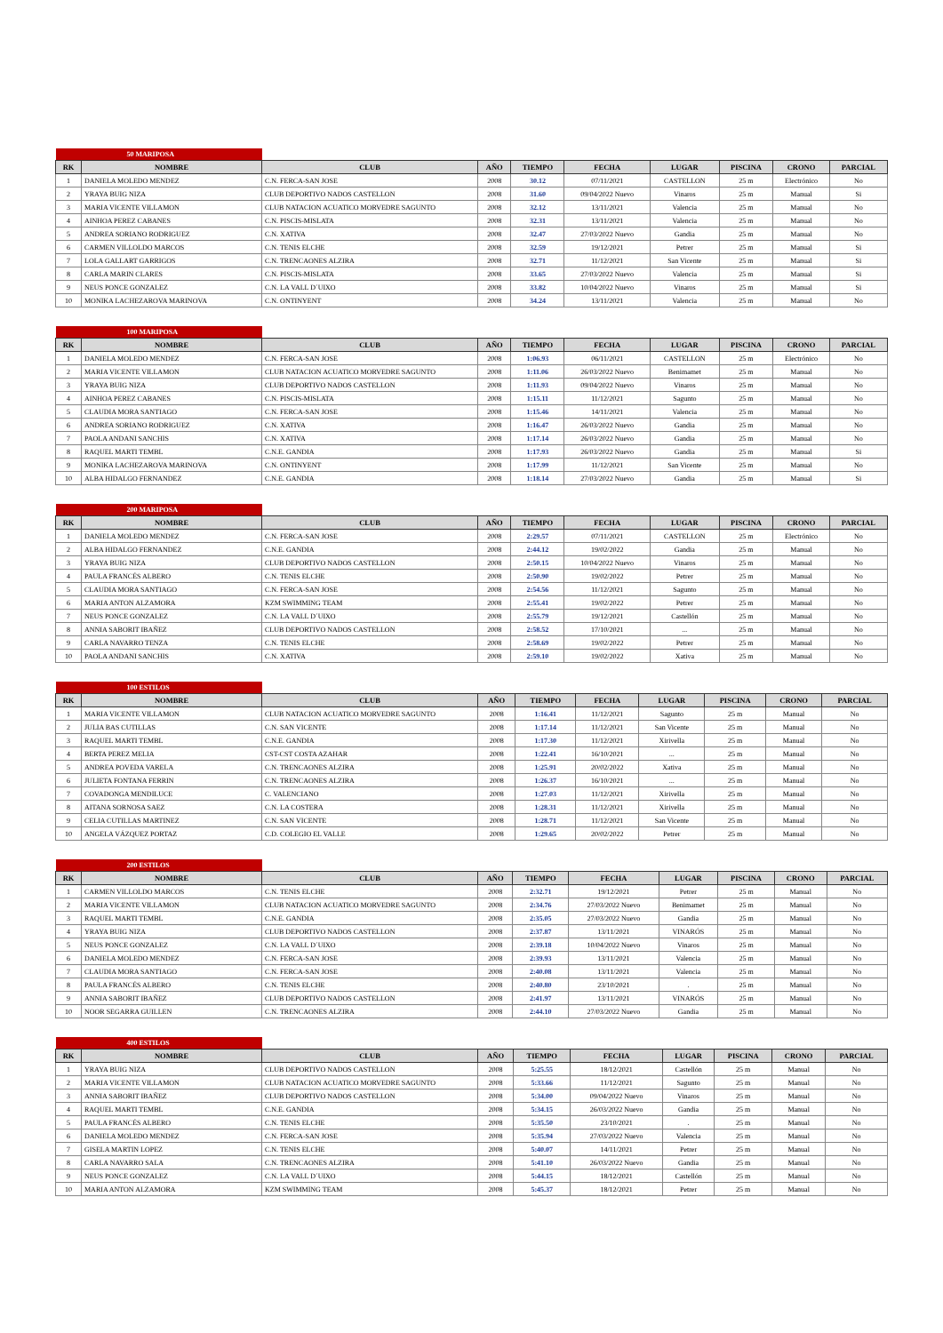| 50 MARIPOSA | | | | | | | | | |
| RK | NOMBRE | CLUB | AÑO | TIEMPO | FECHA | LUGAR | PISCINA | CRONO | PARCIAL |
| 1 | DANIELA MOLEDO MENDEZ | C.N. FERCA-SAN JOSE | 2008 | 30.12 | 07/11/2021 | CASTELLON | 25 m | Electrónico | No |
| 2 | YRAYA BUIG NIZA | CLUB DEPORTIVO NADOS CASTELLON | 2008 | 31.60 | 09/04/2022 Nuevo | Vinaros | 25 m | Manual | Si |
| 3 | MARIA VICENTE VILLAMON | CLUB NATACION ACUATICO MORVEDRE SAGUNTO | 2008 | 32.12 | 13/11/2021 | Valencia | 25 m | Manual | No |
| 4 | AINHOA PEREZ CABANES | C.N. PISCIS-MISLATA | 2008 | 32.31 | 13/11/2021 | Valencia | 25 m | Manual | No |
| 5 | ANDREA SORIANO RODRIGUEZ | C.N. XATIVA | 2008 | 32.47 | 27/03/2022 Nuevo | Gandia | 25 m | Manual | No |
| 6 | CARMEN VILLOLDO MARCOS | C.N. TENIS ELCHE | 2008 | 32.59 | 19/12/2021 | Petrer | 25 m | Manual | Si |
| 7 | LOLA GALLART GARRIGOS | C.N. TRENCAONES ALZIRA | 2008 | 32.71 | 11/12/2021 | San Vicente | 25 m | Manual | Si |
| 8 | CARLA MARIN CLARES | C.N. PISCIS-MISLATA | 2008 | 33.65 | 27/03/2022 Nuevo | Valencia | 25 m | Manual | Si |
| 9 | NEUS PONCE GONZALEZ | C.N. LA VALL D´UIXO | 2008 | 33.82 | 10/04/2022 Nuevo | Vinaros | 25 m | Manual | Si |
| 10 | MONIKA LACHEZAROVA MARINOVA | C.N. ONTINYENT | 2008 | 34.24 | 13/11/2021 | Valencia | 25 m | Manual | No |
| 100 MARIPOSA | | | | | | | | | |
| RK | NOMBRE | CLUB | AÑO | TIEMPO | FECHA | LUGAR | PISCINA | CRONO | PARCIAL |
| 1 | DANIELA MOLEDO MENDEZ | C.N. FERCA-SAN JOSE | 2008 | 1:06.93 | 06/11/2021 | CASTELLON | 25 m | Electrónico | No |
| 2 | MARIA VICENTE VILLAMON | CLUB NATACION ACUATICO MORVEDRE SAGUNTO | 2008 | 1:11.06 | 26/03/2022 Nuevo | Benimamet | 25 m | Manual | No |
| 3 | YRAYA BUIG NIZA | CLUB DEPORTIVO NADOS CASTELLON | 2008 | 1:11.93 | 09/04/2022 Nuevo | Vinaros | 25 m | Manual | No |
| 4 | AINHOA PEREZ CABANES | C.N. PISCIS-MISLATA | 2008 | 1:15.11 | 11/12/2021 | Sagunto | 25 m | Manual | No |
| 5 | CLAUDIA MORA SANTIAGO | C.N. FERCA-SAN JOSE | 2008 | 1:15.46 | 14/11/2021 | Valencia | 25 m | Manual | No |
| 6 | ANDREA SORIANO RODRIGUEZ | C.N. XATIVA | 2008 | 1:16.47 | 26/03/2022 Nuevo | Gandia | 25 m | Manual | No |
| 7 | PAOLA ANDANI SANCHIS | C.N. XATIVA | 2008 | 1:17.14 | 26/03/2022 Nuevo | Gandia | 25 m | Manual | No |
| 8 | RAQUEL MARTI TEMBL | C.N.E. GANDIA | 2008 | 1:17.93 | 26/03/2022 Nuevo | Gandia | 25 m | Manual | Si |
| 9 | MONIKA LACHEZAROVA MARINOVA | C.N. ONTINYENT | 2008 | 1:17.99 | 11/12/2021 | San Vicente | 25 m | Manual | No |
| 10 | ALBA HIDALGO FERNANDEZ | C.N.E. GANDIA | 2008 | 1:18.14 | 27/03/2022 Nuevo | Gandia | 25 m | Manual | Si |
| 200 MARIPOSA | | | | | | | | | |
| RK | NOMBRE | CLUB | AÑO | TIEMPO | FECHA | LUGAR | PISCINA | CRONO | PARCIAL |
| 1 | DANIELA MOLEDO MENDEZ | C.N. FERCA-SAN JOSE | 2008 | 2:29.57 | 07/11/2021 | CASTELLON | 25 m | Electrónico | No |
| 2 | ALBA HIDALGO FERNANDEZ | C.N.E. GANDIA | 2008 | 2:44.12 | 19/02/2022 | Gandia | 25 m | Manual | No |
| 3 | YRAYA BUIG NIZA | CLUB DEPORTIVO NADOS CASTELLON | 2008 | 2:50.15 | 10/04/2022 Nuevo | Vinaros | 25 m | Manual | No |
| 4 | PAULA FRANCÉS ALBERO | C.N. TENIS ELCHE | 2008 | 2:50.90 | 19/02/2022 | Petrer | 25 m | Manual | No |
| 5 | CLAUDIA MORA SANTIAGO | C.N. FERCA-SAN JOSE | 2008 | 2:54.56 | 11/12/2021 | Sagunto | 25 m | Manual | No |
| 6 | MARIA ANTON ALZAMORA | KZM SWIMMING TEAM | 2008 | 2:55.41 | 19/02/2022 | Petrer | 25 m | Manual | No |
| 7 | NEUS PONCE GONZALEZ | C.N. LA VALL D´UIXO | 2008 | 2:55.79 | 19/12/2021 | Castellón | 25 m | Manual | No |
| 8 | ANNIA SABORIT IBAÑEZ | CLUB DEPORTIVO NADOS CASTELLON | 2008 | 2:58.52 | 17/10/2021 | ... | 25 m | Manual | No |
| 9 | CARLA NAVARRO TENZA | C.N. TENIS ELCHE | 2008 | 2:58.69 | 19/02/2022 | Petrer | 25 m | Manual | No |
| 10 | PAOLA ANDANI SANCHIS | C.N. XATIVA | 2008 | 2:59.10 | 19/02/2022 | Xativa | 25 m | Manual | No |
| 100 ESTILOS | | | | | | | | | |
| RK | NOMBRE | CLUB | AÑO | TIEMPO | FECHA | LUGAR | PISCINA | CRONO | PARCIAL |
| 1 | MARIA VICENTE VILLAMON | CLUB NATACION ACUATICO MORVEDRE SAGUNTO | 2008 | 1:16.41 | 11/12/2021 | Sagunto | 25 m | Manual | No |
| 2 | JULIA BAS CUTILLAS | C.N. SAN VICENTE | 2008 | 1:17.14 | 11/12/2021 | San Vicente | 25 m | Manual | No |
| 3 | RAQUEL MARTI TEMBL | C.N.E. GANDIA | 2008 | 1:17.30 | 11/12/2021 | Xirivella | 25 m | Manual | No |
| 4 | BERTA PEREZ MELIA | CST-CST COSTA AZAHAR | 2008 | 1:22.41 | 16/10/2021 | ... | 25 m | Manual | No |
| 5 | ANDREA POVEDA VARELA | C.N. TRENCAONES ALZIRA | 2008 | 1:25.91 | 20/02/2022 | Xativa | 25 m | Manual | No |
| 6 | JULIETA FONTANA FERRIN | C.N. TRENCAONES ALZIRA | 2008 | 1:26.37 | 16/10/2021 | ... | 25 m | Manual | No |
| 7 | COVADONGA MENDILUCE | C. VALENCIANO | 2008 | 1:27.03 | 11/12/2021 | Xirivella | 25 m | Manual | No |
| 8 | AITANA SORNOSA SAEZ | C.N. LA COSTERA | 2008 | 1:28.31 | 11/12/2021 | Xirivella | 25 m | Manual | No |
| 9 | CELIA CUTILLAS MARTINEZ | C.N. SAN VICENTE | 2008 | 1:28.71 | 11/12/2021 | San Vicente | 25 m | Manual | No |
| 10 | ANGELA VÁZQUEZ PORTAZ | C.D. COLEGIO EL VALLE | 2008 | 1:29.65 | 20/02/2022 | Petrer | 25 m | Manual | No |
| 200 ESTILOS | | | | | | | | | |
| RK | NOMBRE | CLUB | AÑO | TIEMPO | FECHA | LUGAR | PISCINA | CRONO | PARCIAL |
| 1 | CARMEN VILLOLDO MARCOS | C.N. TENIS ELCHE | 2008 | 2:32.71 | 19/12/2021 | Petrer | 25 m | Manual | No |
| 2 | MARIA VICENTE VILLAMON | CLUB NATACION ACUATICO MORVEDRE SAGUNTO | 2008 | 2:34.76 | 27/03/2022 Nuevo | Benimamet | 25 m | Manual | No |
| 3 | RAQUEL MARTI TEMBL | C.N.E. GANDIA | 2008 | 2:35.05 | 27/03/2022 Nuevo | Gandia | 25 m | Manual | No |
| 4 | YRAYA BUIG NIZA | CLUB DEPORTIVO NADOS CASTELLON | 2008 | 2:37.87 | 13/11/2021 | VINARÓS | 25 m | Manual | No |
| 5 | NEUS PONCE GONZALEZ | C.N. LA VALL D´UIXO | 2008 | 2:39.18 | 10/04/2022 Nuevo | Vinaros | 25 m | Manual | No |
| 6 | DANIELA MOLEDO MENDEZ | C.N. FERCA-SAN JOSE | 2008 | 2:39.93 | 13/11/2021 | Valencia | 25 m | Manual | No |
| 7 | CLAUDIA MORA SANTIAGO | C.N. FERCA-SAN JOSE | 2008 | 2:40.08 | 13/11/2021 | Valencia | 25 m | Manual | No |
| 8 | PAULA FRANCÉS ALBERO | C.N. TENIS ELCHE | 2008 | 2:40.80 | 23/10/2021 | . | 25 m | Manual | No |
| 9 | ANNIA SABORIT IBAÑEZ | CLUB DEPORTIVO NADOS CASTELLON | 2008 | 2:41.97 | 13/11/2021 | VINARÓS | 25 m | Manual | No |
| 10 | NOOR SEGARRA GUILLEN | C.N. TRENCAONES ALZIRA | 2008 | 2:44.10 | 27/03/2022 Nuevo | Gandia | 25 m | Manual | No |
| 400 ESTILOS | | | | | | | | | |
| RK | NOMBRE | CLUB | AÑO | TIEMPO | FECHA | LUGAR | PISCINA | CRONO | PARCIAL |
| 1 | YRAYA BUIG NIZA | CLUB DEPORTIVO NADOS CASTELLON | 2008 | 5:25.55 | 18/12/2021 | Castellón | 25 m | Manual | No |
| 2 | MARIA VICENTE VILLAMON | CLUB NATACION ACUATICO MORVEDRE SAGUNTO | 2008 | 5:33.66 | 11/12/2021 | Sagunto | 25 m | Manual | No |
| 3 | ANNIA SABORIT IBAÑEZ | CLUB DEPORTIVO NADOS CASTELLON | 2008 | 5:34.00 | 09/04/2022 Nuevo | Vinaros | 25 m | Manual | No |
| 4 | RAQUEL MARTI TEMBL | C.N.E. GANDIA | 2008 | 5:34.15 | 26/03/2022 Nuevo | Gandia | 25 m | Manual | No |
| 5 | PAULA FRANCÉS ALBERO | C.N. TENIS ELCHE | 2008 | 5:35.50 | 23/10/2021 | . | 25 m | Manual | No |
| 6 | DANIELA MOLEDO MENDEZ | C.N. FERCA-SAN JOSE | 2008 | 5:35.94 | 27/03/2022 Nuevo | Valencia | 25 m | Manual | No |
| 7 | GISELA MARTIN LOPEZ | C.N. TENIS ELCHE | 2008 | 5:40.07 | 14/11/2021 | Petrer | 25 m | Manual | No |
| 8 | CARLA NAVARRO SALA | C.N. TRENCAONES ALZIRA | 2008 | 5:41.10 | 26/03/2022 Nuevo | Gandia | 25 m | Manual | No |
| 9 | NEUS PONCE GONZALEZ | C.N. LA VALL D´UIXO | 2008 | 5:44.15 | 18/12/2021 | Castellón | 25 m | Manual | No |
| 10 | MARIA ANTON ALZAMORA | KZM SWIMMING TEAM | 2008 | 5:45.37 | 18/12/2021 | Petrer | 25 m | Manual | No |